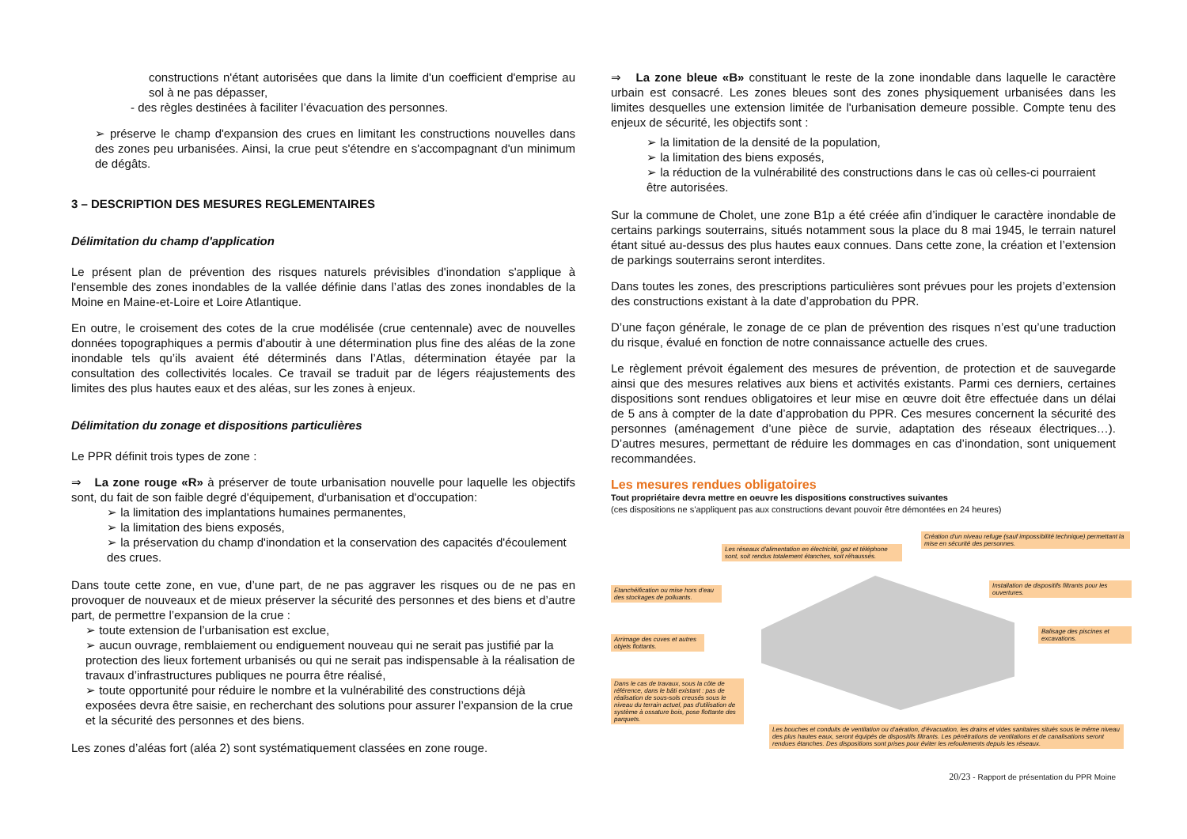constructions n'étant autorisées que dans la limite d'un coefficient d'emprise au sol à ne pas dépasser,
- des règles destinées à faciliter l’évacuation des personnes.
➢ préserve le champ d'expansion des crues en limitant les constructions nouvelles dans des zones peu urbanisées. Ainsi, la crue peut s'étendre en s'accompagnant d'un minimum de dégâts.
3 – DESCRIPTION DES MESURES REGLEMENTAIRES
Délimitation du champ d'application
Le présent plan de prévention des risques naturels prévisibles d'inondation s'applique à l'ensemble des zones inondables de la vallée définie dans l’atlas des zones inondables de la Moine en Maine-et-Loire et Loire Atlantique.
En outre, le croisement des cotes de la crue modélisée (crue centennale) avec de nouvelles données topographiques a permis d'aboutir à une détermination plus fine des aléas de la zone inondable tels qu’ils avaient été déterminés dans l’Atlas, détermination étayée par la consultation des collectivités locales. Ce travail se traduit par de légers réajustements des limites des plus hautes eaux et des aléas, sur les zones à enjeux.
Délimitation du zonage et dispositions particulières
Le PPR définit trois types de zone :
⇒ La zone rouge «R» à préserver de toute urbanisation nouvelle pour laquelle les objectifs sont, du fait de son faible degré d'équipement, d'urbanisation et d'occupation:
➢ la limitation des implantations humaines permanentes,
➢ la limitation des biens exposés,
➢ la préservation du champ d'inondation et la conservation des capacités d'écoulement des crues.
Dans toute cette zone, en vue, d’une part, de ne pas aggraver les risques ou de ne pas en provoquer de nouveaux et de mieux préserver la sécurité des personnes et des biens et d’autre part, de permettre l’expansion de la crue :
➢ toute extension de l’urbanisation est exclue,
➢ aucun ouvrage, remblaiement ou endiguement nouveau qui ne serait pas justifié par la protection des lieux fortement urbanisés ou qui ne serait pas indispensable à la réalisation de travaux d’infrastructures publiques ne pourra être réalisé,
➢ toute opportunité pour réduire le nombre et la vulnérabilité des constructions déjà exposées devra être saisie, en recherchant des solutions pour assurer l’expansion de la crue et la sécurité des personnes et des biens.
Les zones d’aléas fort (aléa 2) sont systématiquement classées en zone rouge.
⇒ La zone bleue «B» constituant le reste de la zone inondable dans laquelle le caractère urbain est consacré. Les zones bleues sont des zones physiquement urbanisées dans les limites desquelles une extension limitée de l'urbanisation demeure possible. Compte tenu des enjeux de sécurité, les objectifs sont :
➢ la limitation de la densité de la population,
➢ la limitation des biens exposés,
➢ la réduction de la vulnérabilité des constructions dans le cas où celles-ci pourraient être autorisées.
Sur la commune de Cholet, une zone B1p a été créée afin d’indiquer le caractère inondable de certains parkings souterrains, situés notamment sous la place du 8 mai 1945, le terrain naturel étant situé au-dessus des plus hautes eaux connues. Dans cette zone, la création et l’extension de parkings souterrains seront interdites.
Dans toutes les zones, des prescriptions particulières sont prévues pour les projets d’extension des constructions existant à la date d’approbation du PPR.
D’une façon générale, le zonage de ce plan de prévention des risques n’est qu’une traduction du risque, évalué en fonction de notre connaissance actuelle des crues.
Le règlement prévoit également des mesures de prévention, de protection et de sauvegarde ainsi que des mesures relatives aux biens et activités existants. Parmi ces derniers, certaines dispositions sont rendues obligatoires et leur mise en œuvre doit être effectuée dans un délai de 5 ans à compter de la date d’approbation du PPR. Ces mesures concernent la sécurité des personnes (aménagement d’une pièce de survie, adaptation des réseaux électriques…). D’autres mesures, permettant de réduire les dommages en cas d’inondation, sont uniquement recommandées.
Les mesures rendues obligatoires
Tout propriétaire devra mettre en oeuvre les dispositions constructives suivantes
(ces dispositions ne s’appliquent pas aux constructions devant pouvoir être démontées en 24 heures)
Les réseaux d'alimentation en électricité, gaz et téléphone sont, soit rendus totalement étanches, soit réhaussés.
Création d'un niveau refuge (sauf impossibilité technique) permettant la mise en sécurité des personnes.
Etanchéification ou mise hors d'eau des stockages de polluants.
Installation de dispositifs filtrants pour les ouvertures.
Arrimage des cuves et autres objets flottants.
Balisage des piscines et excavations.
Dans le cas de travaux, sous la côte de référence, dans le bâti existant : pas de réalisation de sous-sols creusés sous le niveau du terrain actuel, pas d'utilisation de système à ossature bois, pose flottante des parquets.
Les bouches et conduits de ventilation ou d'aération, d'évacuation, les drains et vides sanitaires situés sous le même niveau des plus hautes eaux, seront équipés de dispositifs filtrants. Les pénétrations de ventilations et de canalisations seront rendues étanches. Des dispositions sont prises pour éviter les refoulements depuis les réseaux.
20/23 - Rapport de présentation du PPR Moine